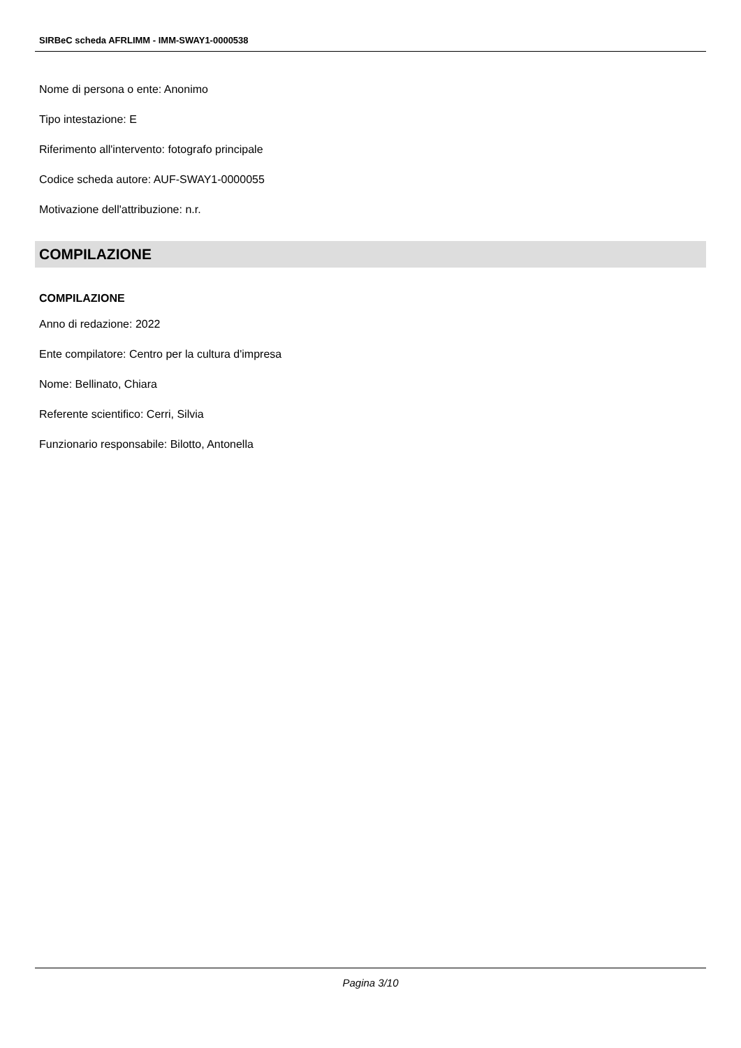SIRBeC scheda AFRLIMM - IMM-SWAY1-0000538
Nome di persona o ente: Anonimo
Tipo intestazione: E
Riferimento all'intervento: fotografo principale
Codice scheda autore: AUF-SWAY1-0000055
Motivazione dell'attribuzione: n.r.
COMPILAZIONE
COMPILAZIONE
Anno di redazione: 2022
Ente compilatore: Centro per la cultura d'impresa
Nome: Bellinato, Chiara
Referente scientifico: Cerri, Silvia
Funzionario responsabile: Bilotto, Antonella
Pagina 3/10